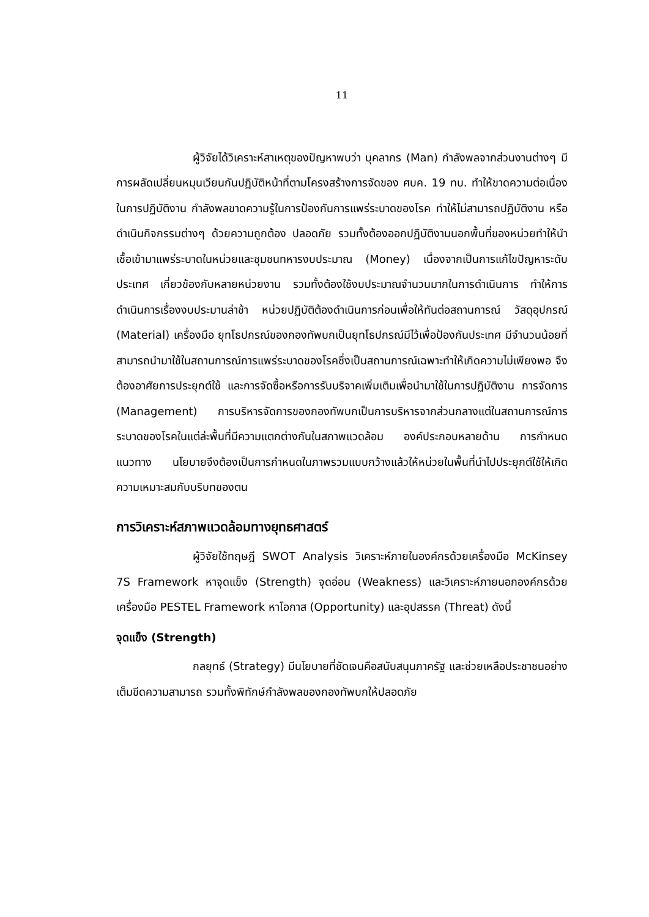11
ผู้วิจัยได้วิเคราะห์สาเหตุของปัญหาพบว่า บุคลากร (Man) กำลังพลจากส่วนงานต่างๆ มีการผลัดเปลี่ยนหมุนเวียนกันปฏิบัติหน้าที่ตามโครงสร้างการจัดของ ศบค. 19 ทบ. ทำให้ขาดความต่อเนื่องในการปฏิบัติงาน กำลังพลขาดความรู้ในการป้องกันการแพร่ระบาดของโรค ทำให้ไม่สามารถปฏิบัติงาน หรือดำเนินกิจกรรมต่างๆ ด้วยความถูกต้อง ปลอดภัย รวมทั้งต้องออกปฏิบัติงานนอกพื้นที่ของหน่วยทำให้นำเชื้อเข้ามาแพร่ระบาดในหน่วยและชุมชนทหารงบประมาณ (Money) เนื่องจากเป็นการแก้ไขปัญหาระดับประเทศ เกี่ยวข้องกับหลายหน่วยงาน รวมทั้งต้องใช้งบประมาณจำนวนมากในการดำเนินการ ทำให้การดำเนินการเรื่องงบประมานล่าช้า หน่วยปฏิบัติต้องดำเนินการก่อนเพื่อให้ทันต่อสถานการณ์ วัสดุอุปกรณ์ (Material) เครื่องมือ ยุทโธปกรณ์ของกองทัพบกเป็นยุทโธปกรณ์มีไว้เพื่อป้องกันประเทศ มีจำนวนน้อยที่สามารถนำมาใช้ในสถานการณ์การแพร่ระบาดของโรคซึ่งเป็นสถานการณ์เฉพาะทำให้เกิดความไม่เพียงพอ จึงต้องอาศัยการประยุกต์ใช้ และการจัดซื้อหรือการรับบริจาคเพิ่มเติมเพื่อนำมาใช้ในการปฏิบัติงาน การจัดการ (Management) การบริหารจัดการของกองทัพบกเป็นการบริหารจากส่วนกลางแต่ในสถานการณ์การระบาดของโรคในแต่ล่ะพื้นที่มีความแตกต่างกันในสภาพแวดล้อม องค์ประกอบหลายด้าน การกำหนดแนวทาง นโยบายจึงต้องเป็นการกำหนดในภาพรวมแบบกว้างแล้วให้หน่วยในพื้นที่นำไปประยุกต์ใช้ให้เกิดความเหมาะสมกับบริบทของตน
การวิเคราะห์สภาพแวดล้อมทางยุทธศาสตร์
ผู้วิจัยใช้ทฤษฎี SWOT Analysis วิเคราะห์ภายในองค์กรด้วยเครื่องมือ McKinsey 7S Framework หาจุดแข็ง (Strength) จุดอ่อน (Weakness) และวิเคราะห์ภายนอกองค์กรด้วยเครื่องมือ PESTEL Framework หาโอกาส (Opportunity) และอุปสรรค (Threat) ดังนี้
จุดแข็ง (Strength)
กลยุทธ์ (Strategy) มีนโยบายที่ชัดเจนคือสนับสนุนภาครัฐ และช่วยเหลือประชาชนอย่างเต็มขีดความสามารถ รวมทั้งพิทักษ์กำลังพลของกองทัพบกให้ปลอดภัย